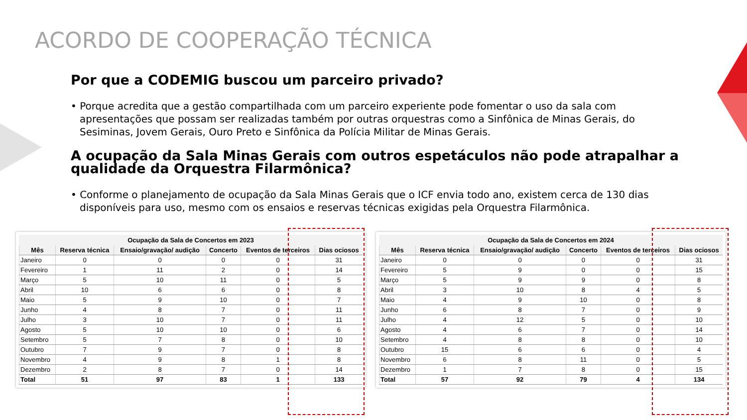ACORDO DE COOPERAÇÃO TÉCNICA
Por que a CODEMIG buscou um parceiro privado?
• Porque acredita que a gestão compartilhada com um parceiro experiente pode fomentar o uso da sala com apresentações que possam ser realizadas também por outras orquestras como a Sinfônica de Minas Gerais, do Sesiminas, Jovem Gerais, Ouro Preto e Sinfônica da Polícia Militar de Minas Gerais.
A ocupação da Sala Minas Gerais com outros espetáculos não pode atrapalhar a qualidade da Orquestra Filarmônica?
• Conforme o planejamento de ocupação da Sala Minas Gerais que o ICF envia todo ano, existem cerca de 130 dias disponíveis para uso, mesmo com os ensaios e reservas técnicas exigidas pela Orquestra Filarmônica.
Ocupação da Sala de Concertos em 2023
| Mês | Reserva técnica | Ensaio/gravação/ audição | Concerto | Eventos de terceiros | Dias ociosos |
| --- | --- | --- | --- | --- | --- |
| Janeiro | 0 | 0 | 0 | 0 | 31 |
| Fevereiro | 1 | 11 | 2 | 0 | 14 |
| Março | 5 | 10 | 11 | 0 | 5 |
| Abril | 10 | 6 | 6 | 0 | 8 |
| Maio | 5 | 9 | 10 | 0 | 7 |
| Junho | 4 | 8 | 7 | 0 | 11 |
| Julho | 3 | 10 | 7 | 0 | 11 |
| Agosto | 5 | 10 | 10 | 0 | 6 |
| Setembro | 5 | 7 | 8 | 0 | 10 |
| Outubro | 7 | 9 | 7 | 0 | 8 |
| Novembro | 4 | 9 | 8 | 1 | 8 |
| Dezembro | 2 | 8 | 7 | 0 | 14 |
| Total | 51 | 97 | 83 | 1 | 133 |
Ocupação da Sala de Concertos em 2024
| Mês | Reserva técnica | Ensaio/gravação/ audição | Concerto | Eventos de terceiros | Dias ociosos |
| --- | --- | --- | --- | --- | --- |
| Janeiro | 0 | 0 | 0 | 0 | 31 |
| Fevereiro | 5 | 9 | 0 | 0 | 15 |
| Março | 5 | 9 | 9 | 0 | 8 |
| Abril | 3 | 10 | 8 | 4 | 5 |
| Maio | 4 | 9 | 10 | 0 | 8 |
| Junho | 6 | 8 | 7 | 0 | 9 |
| Julho | 4 | 12 | 5 | 0 | 10 |
| Agosto | 4 | 6 | 7 | 0 | 14 |
| Setembro | 4 | 8 | 8 | 0 | 10 |
| Outubro | 15 | 6 | 6 | 0 | 4 |
| Novembro | 6 | 8 | 11 | 0 | 5 |
| Dezembro | 1 | 7 | 8 | 0 | 15 |
| Total | 57 | 92 | 79 | 4 | 134 |